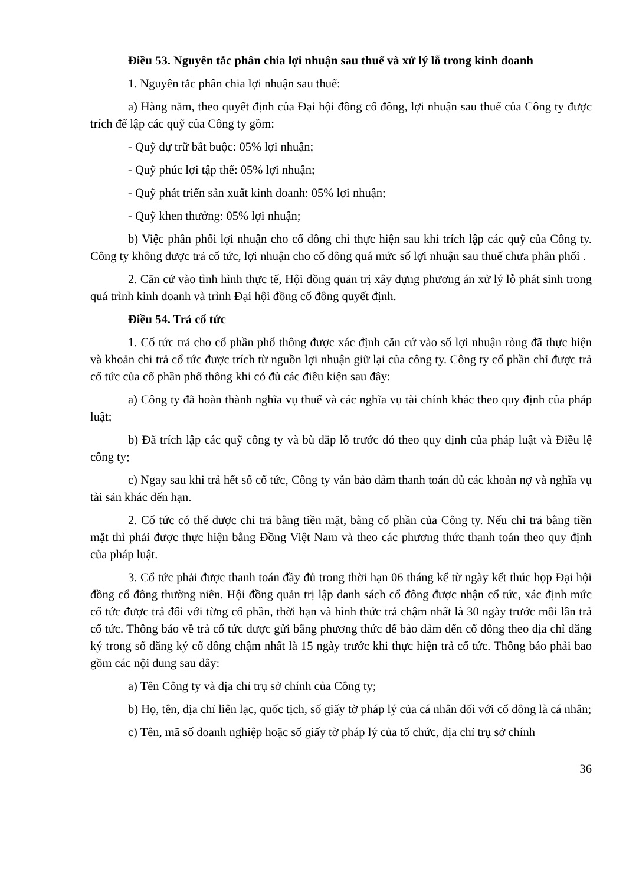Điều 53. Nguyên tắc phân chia lợi nhuận sau thuế và xử lý lỗ trong kinh doanh
1. Nguyên tắc phân chia lợi nhuận sau thuế:
a) Hàng năm, theo quyết định của Đại hội đồng cổ đông, lợi nhuận sau thuế của Công ty được trích để lập các quỹ của Công ty gồm:
- Quỹ dự trữ bắt buộc: 05% lợi nhuận;
- Quỹ phúc lợi tập thể: 05% lợi nhuận;
- Quỹ phát triển sản xuất kinh doanh: 05% lợi nhuận;
- Quỹ khen thưởng: 05% lợi nhuận;
b) Việc phân phối lợi nhuận cho cổ đông chỉ thực hiện sau khi trích lập các quỹ của Công ty. Công ty không được trả cổ tức, lợi nhuận cho cổ đông quá mức số lợi nhuận sau thuế chưa phân phối .
2. Căn cứ vào tình hình thực tế, Hội đồng quản trị xây dựng phương án xử lý lỗ phát sinh trong quá trình kinh doanh và trình Đại hội đồng cổ đông quyết định.
Điều 54. Trả cổ tức
1. Cổ tức trả cho cổ phần phổ thông được xác định căn cứ vào số lợi nhuận ròng đã thực hiện và khoản chi trả cổ tức được trích từ nguồn lợi nhuận giữ lại của công ty. Công ty cổ phần chỉ được trả cổ tức của cổ phần phổ thông khi có đủ các điều kiện sau đây:
a) Công ty đã hoàn thành nghĩa vụ thuế và các nghĩa vụ tài chính khác theo quy định của pháp luật;
b) Đã trích lập các quỹ công ty và bù đắp lỗ trước đó theo quy định của pháp luật và Điều lệ công ty;
c) Ngay sau khi trả hết số cổ tức, Công ty vẫn bảo đảm thanh toán đủ các khoản nợ và nghĩa vụ tài sản khác đến hạn.
2. Cổ tức có thể được chi trả bằng tiền mặt, bằng cổ phần của Công ty. Nếu chi trả bằng tiền mặt thì phải được thực hiện bằng Đồng Việt Nam và theo các phương thức thanh toán theo quy định của pháp luật.
3. Cổ tức phải được thanh toán đầy đủ trong thời hạn 06 tháng kể từ ngày kết thúc họp Đại hội đồng cổ đông thường niên. Hội đồng quản trị lập danh sách cổ đông được nhận cổ tức, xác định mức cổ tức được trả đối với từng cổ phần, thời hạn và hình thức trả chậm nhất là 30 ngày trước mỗi lần trả cổ tức. Thông báo về trả cổ tức được gửi bằng phương thức để bảo đảm đến cổ đông theo địa chỉ đăng ký trong sổ đăng ký cổ đông chậm nhất là 15 ngày trước khi thực hiện trả cổ tức. Thông báo phải bao gồm các nội dung sau đây:
a) Tên Công ty và địa chỉ trụ sở chính của Công ty;
b) Họ, tên, địa chỉ liên lạc, quốc tịch, số giấy tờ pháp lý của cá nhân đối với cổ đông là cá nhân;
c) Tên, mã số doanh nghiệp hoặc số giấy tờ pháp lý của tổ chức, địa chỉ trụ sở chính
36